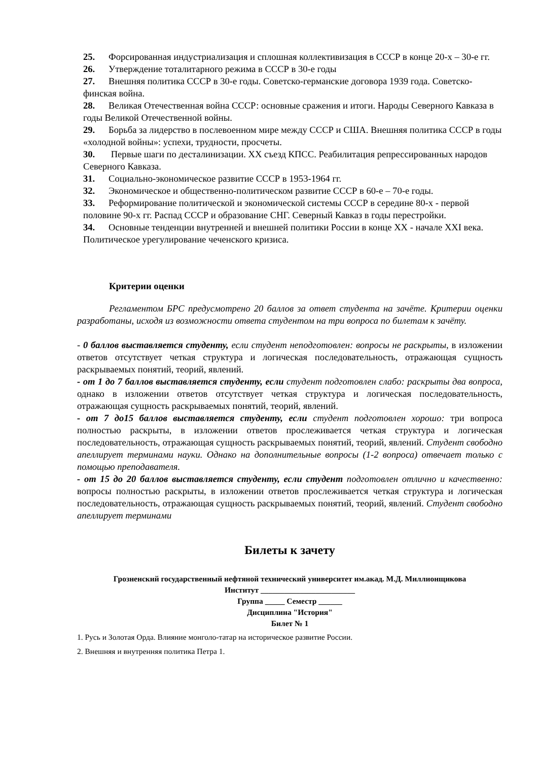25. Форсированная индустриализация и сплошная коллективизация в СССР в конце 20-х – 30-е гг.
26. Утверждение тоталитарного режима в СССР в 30-е годы
27. Внешняя политика СССР в 30-е годы. Советско-германские договора 1939 года. Советско-финская война.
28. Великая Отечественная война СССР: основные сражения и итоги. Народы Северного Кавказа в годы Великой Отечественной войны.
29. Борьба за лидерство в послевоенном мире между СССР и США. Внешняя политика СССР в годы «холодной войны»: успехи, трудности, просчеты.
30. Первые шаги по десталинизации. XX съезд КПСС. Реабилитация репрессированных народов Северного Кавказа.
31. Социально-экономическое развитие СССР в 1953-1964 гг.
32. Экономическое и общественно-политическом развитие СССР в 60-е – 70-е годы.
33. Реформирование политической и экономической системы СССР в середине 80-х - первой половине 90-х гг. Распад СССР и образование СНГ. Северный Кавказ в годы перестройки.
34. Основные тенденции внутренней и внешней политики России в конце XX - начале XXI века. Политическое урегулирование чеченского кризиса.
Критерии оценки
Регламентом БРС предусмотрено 20 баллов за ответ студента на зачёте. Критерии оценки разработаны, исходя из возможности ответа студентом на три вопроса по билетам к зачёту.
- 0 баллов выставляется студенту, если студент неподготовлен: вопросы не раскрыты, в изложении ответов отсутствует четкая структура и логическая последовательность, отражающая сущность раскрываемых понятий, теорий, явлений.
- от 1 до 7 баллов выставляется студенту, если студент подготовлен слабо: раскрыты два вопроса, однако в изложении ответов отсутствует четкая структура и логическая последовательность, отражающая сущность раскрываемых понятий, теорий, явлений.
- от 7 до15 баллов выставляется студенту, если студент подготовлен хорошо: три вопроса полностью раскрыты, в изложении ответов прослеживается четкая структура и логическая последовательность, отражающая сущность раскрываемых понятий, теорий, явлений. Студент свободно апеллирует терминами науки. Однако на дополнительные вопросы (1-2 вопроса) отвечает только с помощью преподавателя.
- от 15 до 20 баллов выставляется студенту, если студент подготовлен отлично и качественно: вопросы полностью раскрыты, в изложении ответов прослеживается четкая структура и логическая последовательность, отражающая сущность раскрываемых понятий, теорий, явлений. Студент свободно апеллирует терминами
Билеты к зачету
Грозненский государственный нефтяной технический университет им.акад. М.Д. Миллионщикова
Институт ________________________
Группа _____ Семестр ______
Дисциплина "История"
Билет № 1
1. Русь и Золотая Орда. Влияние монголо-татар на историческое развитие России.
2. Внешняя и внутренняя политика Петра 1.